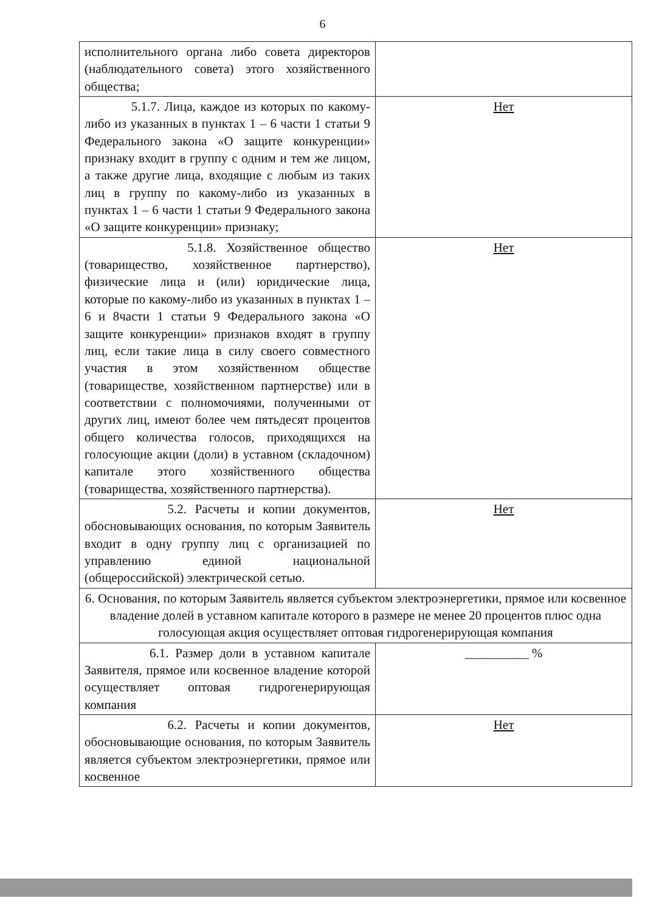6
| исполнительного органа либо совета директоров (наблюдательного совета) этого хозяйственного общества; | |
| 5.1.7. Лица, каждое из которых по какому-либо из указанных в пунктах 1 – 6 части 1 статьи 9 Федерального закона «О защите конкуренции» признаку входит в группу с одним и тем же лицом, а также другие лица, входящие с любым из таких лиц в группу по какому-либо из указанных в пунктах 1 – 6 части 1 статьи 9 Федерального закона «О защите конкуренции» признаку; | Нет |
| 5.1.8. Хозяйственное общество (товарищество, хозяйственное партнерство), физические лица и (или) юридические лица, которые по какому-либо из указанных в пунктах 1 –6 и 8части 1 статьи 9 Федерального закона «О защите конкуренции» признаков входят в группу лиц, если такие лица в силу своего совместного участия в этом хозяйственном обществе (товариществе, хозяйственном партнерстве) или в соответствии с полномочиями, полученными от других лиц, имеют более чем пятьдесят процентов общего количества голосов, приходящихся на голосующие акции (доли) в уставном (складочном) капитале этого хозяйственного общества (товарищества, хозяйственного партнерства). | Нет |
| 5.2. Расчеты и копии документов, обосновывающих основания, по которым Заявитель входит в одну группу лиц с организацией по управлению единой национальной (общероссийской) электрической сетью. | Нет |
| 6. Основания, по которым Заявитель является субъектом электроэнергетики, прямое или косвенное владение долей в уставном капитале которого в размере не менее 20 процентов плюс одна голосующая акция осуществляет оптовая гидрогенерирующая компания | |
| 6.1. Размер доли в уставном капитале Заявителя, прямое или косвенное владение которой осуществляет оптовая гидрогенерирующая компания | __________ % |
| 6.2. Расчеты и копии документов, обосновывающие основания, по которым Заявитель является субъектом электроэнергетики, прямое или косвенное | Нет |